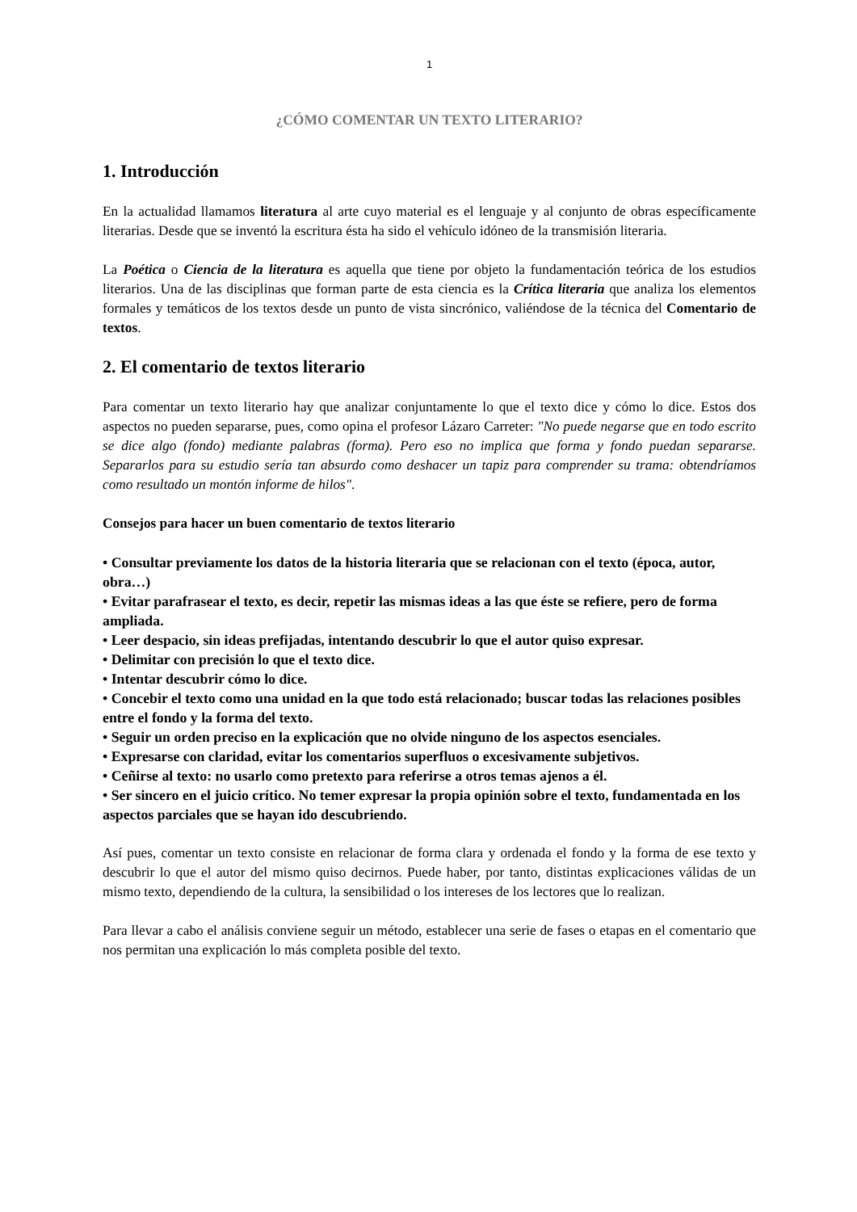1
¿CÓMO COMENTAR UN TEXTO LITERARIO?
1. Introducción
En la actualidad llamamos literatura al arte cuyo material es el lenguaje y al conjunto de obras específicamente literarias. Desde que se inventó la escritura ésta ha sido el vehículo idóneo de la transmisión literaria.
La Poética o Ciencia de la literatura es aquella que tiene por objeto la fundamentación teórica de los estudios literarios. Una de las disciplinas que forman parte de esta ciencia es la Crítica literaria que analiza los elementos formales y temáticos de los textos desde un punto de vista sincrónico, valiéndose de la técnica del Comentario de textos.
2. El comentario de textos literario
Para comentar un texto literario hay que analizar conjuntamente lo que el texto dice y cómo lo dice. Estos dos aspectos no pueden separarse, pues, como opina el profesor Lázaro Carreter: "No puede negarse que en todo escrito se dice algo (fondo) mediante palabras (forma). Pero eso no implica que forma y fondo puedan separarse. Separarlos para su estudio sería tan absurdo como deshacer un tapiz para comprender su trama: obtendríamos como resultado un montón informe de hilos".
Consejos para hacer un buen comentario de textos literario
• Consultar previamente los datos de la historia literaria que se relacionan con el texto (época, autor, obra…)
• Evitar parafrasear el texto, es decir, repetir las mismas ideas a las que éste se refiere, pero de forma ampliada.
• Leer despacio, sin ideas prefijadas, intentando descubrir lo que el autor quiso expresar.
• Delimitar con precisión lo que el texto dice.
• Intentar descubrir cómo lo dice.
• Concebir el texto como una unidad en la que todo está relacionado; buscar todas las relaciones posibles entre el fondo y la forma del texto.
• Seguir un orden preciso en la explicación que no olvide ninguno de los aspectos esenciales.
• Expresarse con claridad, evitar los comentarios superfluos o excesivamente subjetivos.
• Ceñirse al texto: no usarlo como pretexto para referirse a otros temas ajenos a él.
• Ser sincero en el juicio crítico. No temer expresar la propia opinión sobre el texto, fundamentada en los aspectos parciales que se hayan ido descubriendo.
Así pues, comentar un texto consiste en relacionar de forma clara y ordenada el fondo y la forma de ese texto y descubrir lo que el autor del mismo quiso decirnos. Puede haber, por tanto, distintas explicaciones válidas de un mismo texto, dependiendo de la cultura, la sensibilidad o los intereses de los lectores que lo realizan.
Para llevar a cabo el análisis conviene seguir un método, establecer una serie de fases o etapas en el comentario que nos permitan una explicación lo más completa posible del texto.